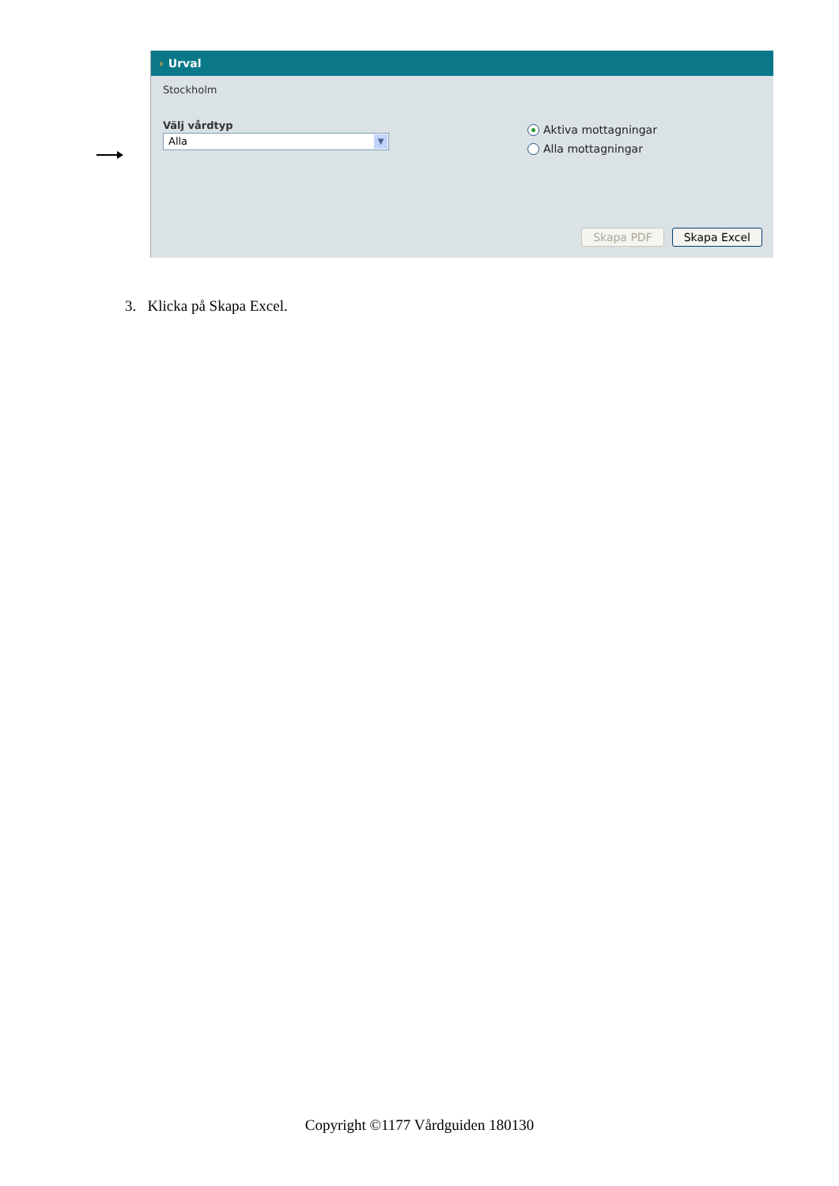› Urval
Stockholm
Välj vårdtyp
Alla ▼
Aktiva mottagningar
Alla mottagningar
Skapa PDF Skapa Excel
3. Klicka på Skapa Excel.
Copyright ©1177 Vårdguiden 180130